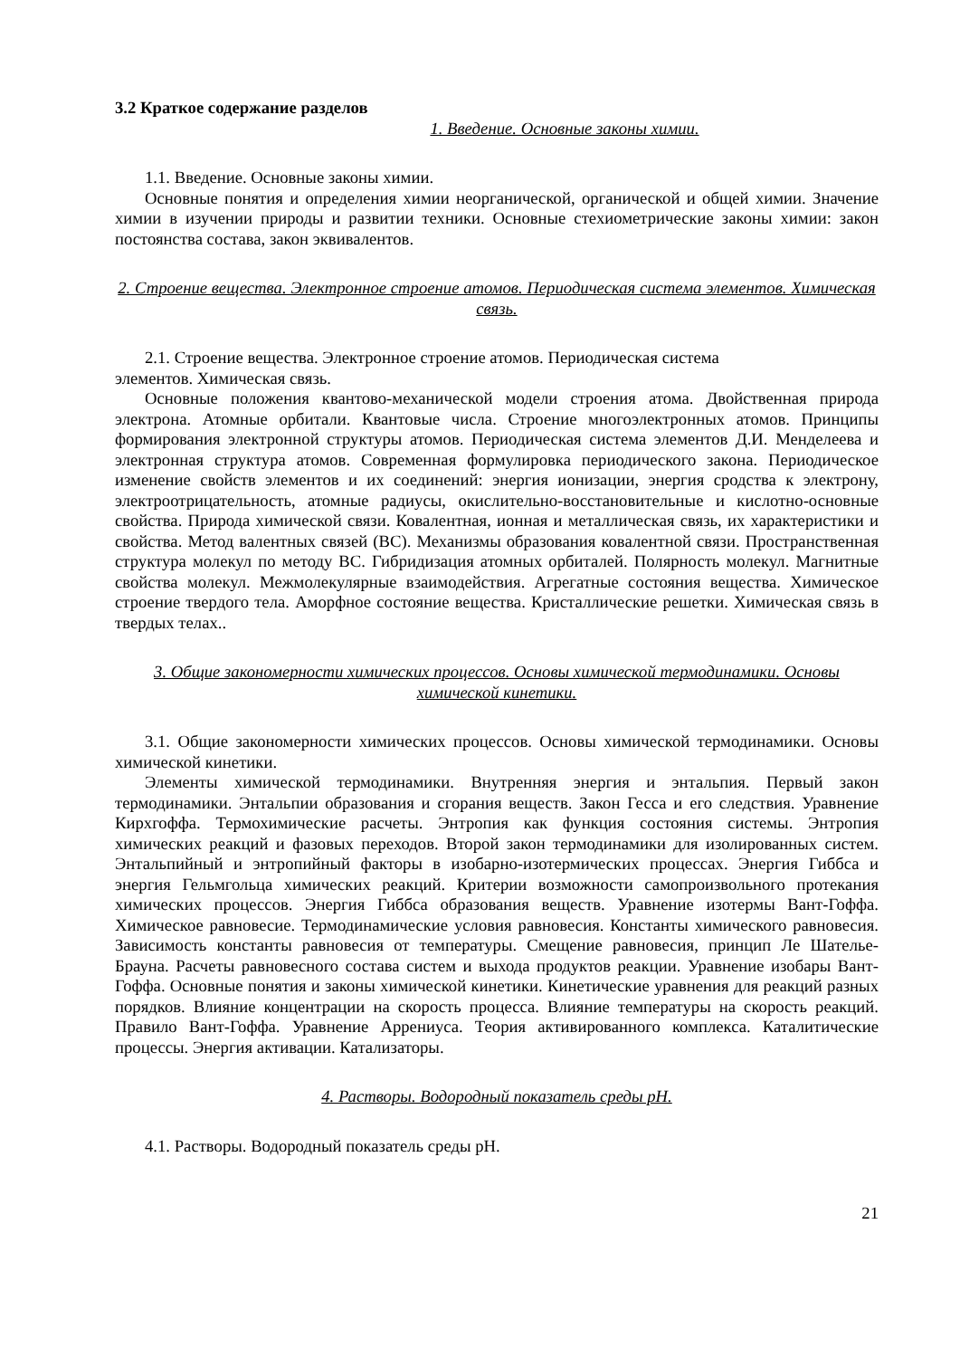3.2 Краткое содержание разделов
1. Введение. Основные законы химии.
1.1. Введение. Основные законы химии.
Основные понятия и определения химии неорганической, органической и общей химии. Значение химии в изучении природы и развитии техники. Основные стехиометрические законы химии: закон постоянства состава, закон эквивалентов.
2. Строение вещества. Электронное строение атомов. Периодическая система элементов. Химическая связь.
2.1. Строение вещества. Электронное строение атомов. Периодическая система
элементов. Химическая связь.
Основные положения квантово-механической модели строения атома. Двойственная природа электрона. Атомные орбитали. Квантовые числа. Строение многоэлектронных атомов. Принципы формирования электронной структуры атомов. Периодическая система элементов Д.И. Менделеева и электронная структура атомов. Современная формулировка периодического закона. Периодическое изменение свойств элементов и их соединений: энергия ионизации, энергия сродства к электрону, электроотрицательность, атомные радиусы, окислительно-восстановительные и кислотно-основные свойства. Природа химической связи. Ковалентная, ионная и металлическая связь, их характеристики и свойства. Метод валентных связей (ВС). Механизмы образования ковалентной связи. Пространственная структура молекул по методу ВС. Гибридизация атомных орбиталей. Полярность молекул. Магнитные свойства молекул. Межмолекулярные взаимодействия. Агрегатные состояния вещества. Химическое строение твердого тела. Аморфное состояние вещества. Кристаллические решетки. Химическая связь в твердых телах..
3. Общие закономерности химических процессов. Основы химической термодинамики. Основы химической кинетики.
3.1. Общие закономерности химических процессов. Основы химической термодинамики. Основы химической кинетики.
Элементы химической термодинамики. Внутренняя энергия и энтальпия. Первый закон термодинамики. Энтальпии образования и сгорания веществ. Закон Гесса и его следствия. Уравнение Кирхгоффа. Термохимические расчеты. Энтропия как функция состояния системы. Энтропия химических реакций и фазовых переходов. Второй закон термодинамики для изолированных систем. Энтальпийный и энтропийный факторы в изобарно-изотермических процессах. Энергия Гиббса и энергия Гельмгольца химических реакций. Критерии возможности самопроизвольного протекания химических процессов. Энергия Гиббса образования веществ. Уравнение изотермы Вант-Гоффа. Химическое равновесие. Термодинамические условия равновесия. Константы химического равновесия. Зависимость константы равновесия от температуры. Смещение равновесия, принцип Ле Шателье-Брауна. Расчеты равновесного состава систем и выхода продуктов реакции. Уравнение изобары Вант-Гоффа. Основные понятия и законы химической кинетики. Кинетические уравнения для реакций разных порядков. Влияние концентрации на скорость процесса. Влияние температуры на скорость реакций. Правило Вант-Гоффа. Уравнение Аррениуса. Теория активированного комплекса. Каталитические процессы. Энергия активации. Катализаторы.
4. Растворы. Водородный показатель среды pH.
4.1. Растворы. Водородный показатель среды pH.
21